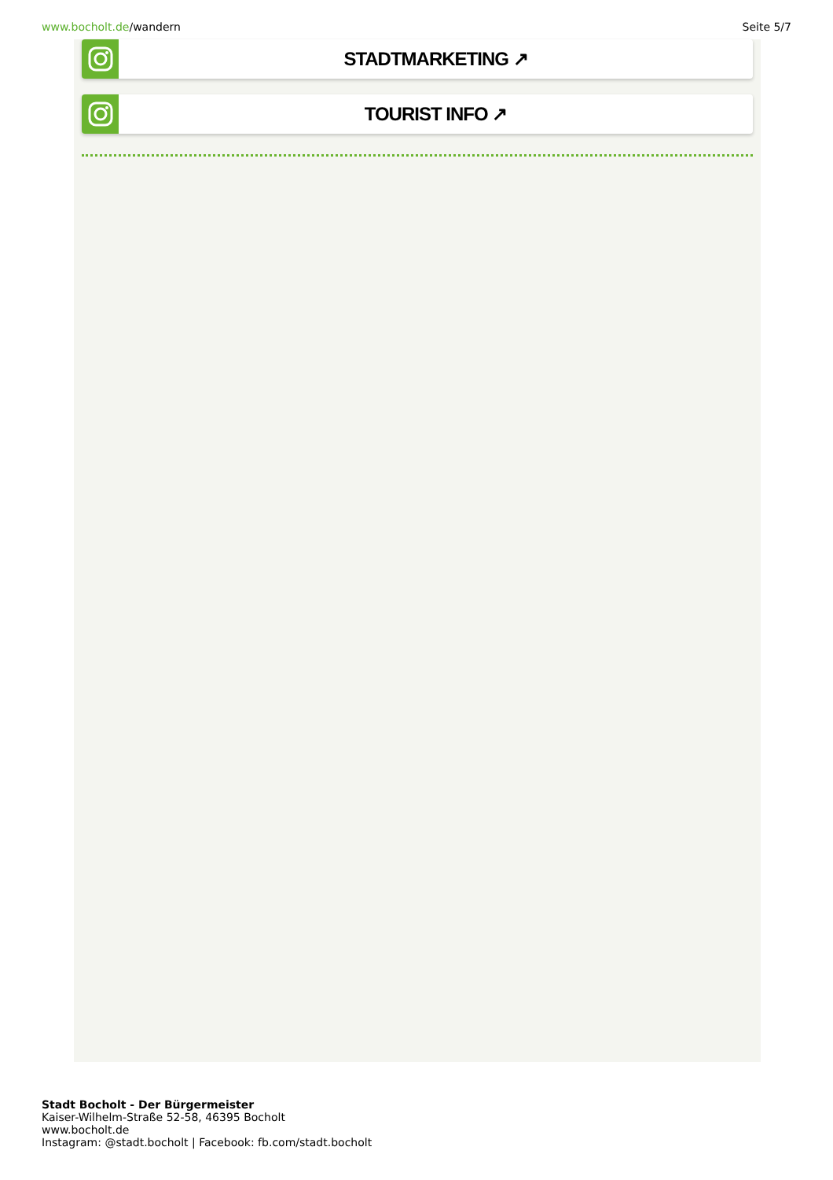www.bocholt.de/wandern Seite 5/7
STADTMARKETING ↗
TOURIST INFO ↗
Stadt Bocholt - Der Bürgermeister
Kaiser-Wilhelm-Straße 52-58, 46395 Bocholt
www.bocholt.de
Instagram: @stadt.bocholt | Facebook: fb.com/stadt.bocholt